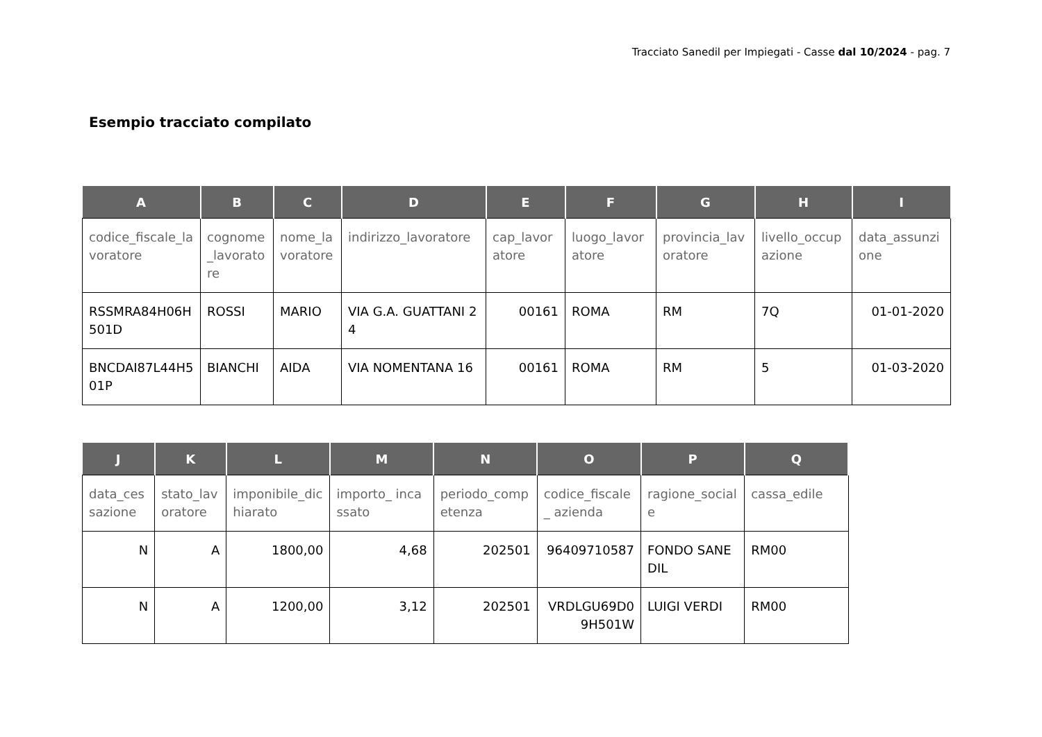Tracciato Sanedil per Impiegati - Casse dal 10/2024 - pag. 7
Esempio tracciato compilato
| A | B | C | D | E | F | G | H | I |
| --- | --- | --- | --- | --- | --- | --- | --- | --- |
| codice_fiscale_lavoratore | cognome_lavoratore | nome_lavoratore | indirizzo_lavoratore | cap_lavoratore | luogo_lavoratore | provincia_lavoratore | livello_occupazione | data_assunzione |
| RSSMRA84H06H501D | ROSSI | MARIO | VIA G.A. GUATTANI 24 | 00161 | ROMA | RM | 7Q | 01-01-2020 |
| BNCDAI87L44H501P | BIANCHI | AIDA | VIA NOMENTANA 16 | 00161 | ROMA | RM | 5 | 01-03-2020 |
| J | K | L | M | N | O | P | Q |
| --- | --- | --- | --- | --- | --- | --- | --- |
| data_cessazione | stato_lavoratore | imponibile_dichiarato | importo_ incassato | periodo_competenza | codice_fiscale_ azienda | ragione_sociale | cassa_edile |
| N | A | 1800,00 | 4,68 | 202501 | 96409710587 | FONDO SANEDIL | RM00 |
| N | A | 1200,00 | 3,12 | 202501 | VRDLGU69D09H501W | LUIGI VERDI | RM00 |